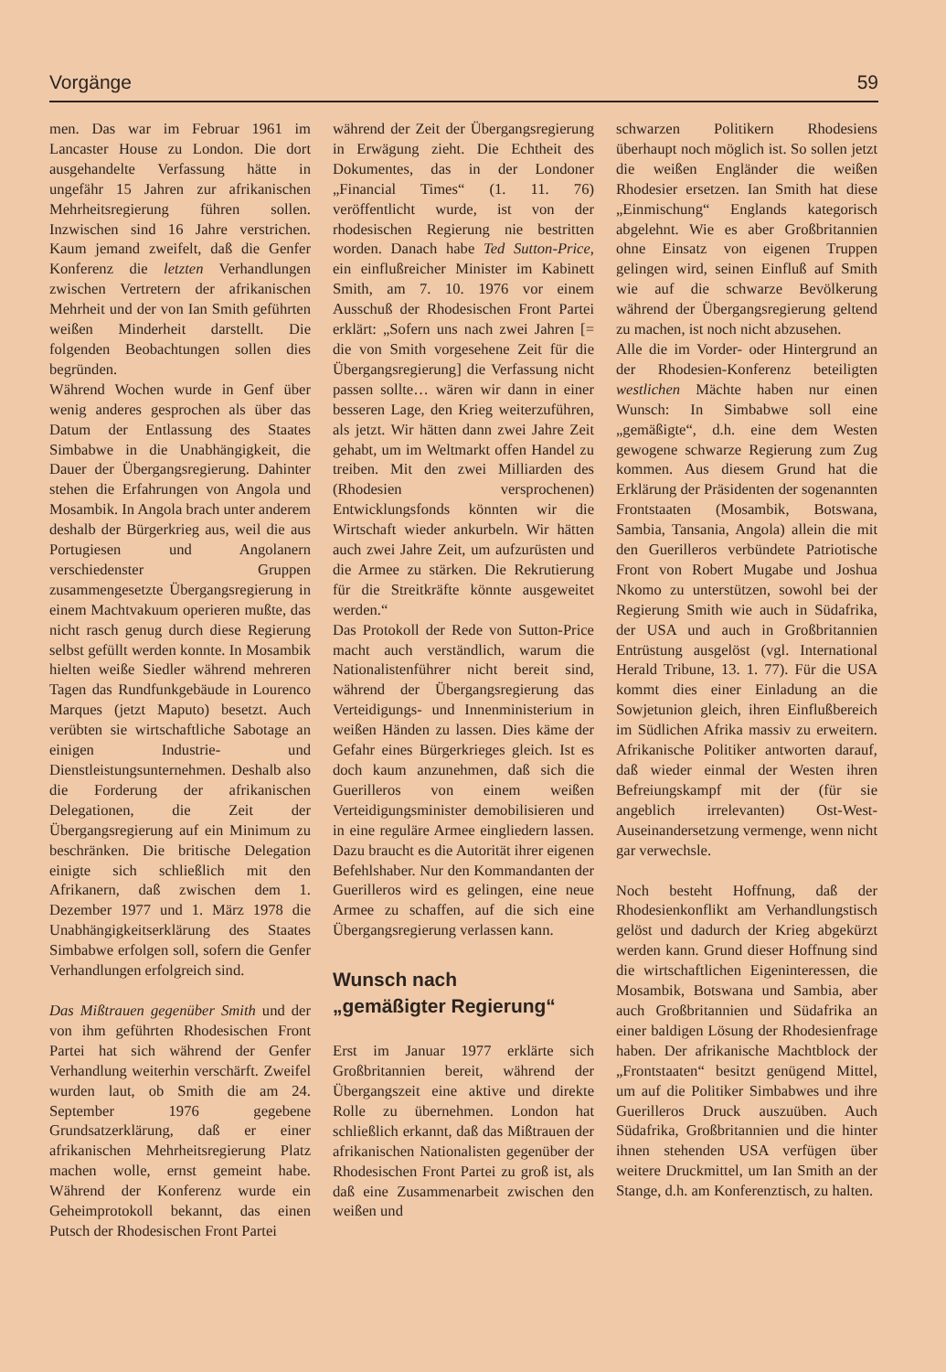Vorgänge 59
men. Das war im Februar 1961 im Lancaster House zu London. Die dort ausgehandelte Verfassung hätte in ungefähr 15 Jahren zur afrikanischen Mehrheitsregierung führen sollen. Inzwischen sind 16 Jahre verstrichen. Kaum jemand zweifelt, daß die Genfer Konferenz die letzten Verhandlungen zwischen Vertretern der afrikanischen Mehrheit und der von Ian Smith geführten weißen Minderheit darstellt. Die folgenden Beobachtungen sollen dies begründen.
Während Wochen wurde in Genf über wenig anderes gesprochen als über das Datum der Entlassung des Staates Simbabwe in die Unabhängigkeit, die Dauer der Übergangsregierung. Dahinter stehen die Erfahrungen von Angola und Mosambik. In Angola brach unter anderem deshalb der Bürgerkrieg aus, weil die aus Portugiesen und Angolanern verschiedenster Gruppen zusammengesetzte Übergangsregierung in einem Machtvakuum operieren mußte, das nicht rasch genug durch diese Regierung selbst gefüllt werden konnte. In Mosambik hielten weiße Siedler während mehreren Tagen das Rundfunkgebäude in Lourenco Marques (jetzt Maputo) besetzt. Auch verübten sie wirtschaftliche Sabotage an einigen Industrie- und Dienstleistungsunternehmen. Deshalb also die Forderung der afrikanischen Delegationen, die Zeit der Übergangsregierung auf ein Minimum zu beschränken. Die britische Delegation einigte sich schließlich mit den Afrikanern, daß zwischen dem 1. Dezember 1977 und 1. März 1978 die Unabhängigkeitserklärung des Staates Simbabwe erfolgen soll, sofern die Genfer Verhandlungen erfolgreich sind.
Das Mißtrauen gegenüber Smith und der von ihm geführten Rhodesischen Front Partei hat sich während der Genfer Verhandlung weiterhin verschärft. Zweifel wurden laut, ob Smith die am 24. September 1976 gegebene Grundsatzerklärung, daß er einer afrikanischen Mehrheitsregierung Platz machen wolle, ernst gemeint habe. Während der Konferenz wurde ein Geheimprotokoll bekannt, das einen Putsch der Rhodesischen Front Partei
während der Zeit der Übergangsregierung in Erwägung zieht. Die Echtheit des Dokumentes, das in der Londoner „Financial Times“ (1. 11. 76) veröffentlicht wurde, ist von der rhodesischen Regierung nie bestritten worden. Danach habe Ted Sutton-Price, ein einflußreicher Minister im Kabinett Smith, am 7. 10. 1976 vor einem Ausschuß der Rhodesischen Front Partei erklärt: „Sofern uns nach zwei Jahren [= die von Smith vorgesehene Zeit für die Übergangsregierung] die Verfassung nicht passen sollte… wären wir dann in einer besseren Lage, den Krieg weiterzuführen, als jetzt. Wir hätten dann zwei Jahre Zeit gehabt, um im Weltmarkt offen Handel zu treiben. Mit den zwei Milliarden des (Rhodesien versprochenen) Entwicklungsfonds könnten wir die Wirtschaft wieder ankurbeln. Wir hätten auch zwei Jahre Zeit, um aufzurüsten und die Armee zu stärken. Die Rekrutierung für die Streitkräfte könnte ausgeweitet werden.“
Das Protokoll der Rede von Sutton-Price macht auch verständlich, warum die Nationalistenführer nicht bereit sind, während der Übergangsregierung das Verteidigungs- und Innenministerium in weißen Händen zu lassen. Dies käme der Gefahr eines Bürgerkrieges gleich. Ist es doch kaum anzunehmen, daß sich die Guerilleros von einem weißen Verteidigungsminister demobilisieren und in eine reguläre Armee eingliedern lassen. Dazu braucht es die Autorität ihrer eigenen Befehlshaber. Nur den Kommandanten der Guerilleros wird es gelingen, eine neue Armee zu schaffen, auf die sich eine Übergangsregierung verlassen kann.
Wunsch nach
„gemäßigter Regierung“
Erst im Januar 1977 erklärte sich Großbritannien bereit, während der Übergangszeit eine aktive und direkte Rolle zu übernehmen. London hat schließlich erkannt, daß das Mißtrauen der afrikanischen Nationalisten gegenüber der Rhodesischen Front Partei zu groß ist, als daß eine Zusammenarbeit zwischen den weißen und
schwarzen Politikern Rhodesiens überhaupt noch möglich ist. So sollen jetzt die weißen Engländer die weißen Rhodesier ersetzen. Ian Smith hat diese „Einmischung“ Englands kategorisch abgelehnt. Wie es aber Großbritannien ohne Einsatz von eigenen Truppen gelingen wird, seinen Einfluß auf Smith wie auf die schwarze Bevölkerung während der Übergangsregierung geltend zu machen, ist noch nicht abzusehen.
Alle die im Vorder- oder Hintergrund an der Rhodesien-Konferenz beteiligten westlichen Mächte haben nur einen Wunsch: In Simbabwe soll eine „gemäßigte“, d.h. eine dem Westen gewogene schwarze Regierung zum Zug kommen. Aus diesem Grund hat die Erklärung der Präsidenten der sogenannten Frontstaaten (Mosambik, Botswana, Sambia, Tansania, Angola) allein die mit den Guerilleros verbündete Patriotische Front von Robert Mugabe und Joshua Nkomo zu unterstützen, sowohl bei der Regierung Smith wie auch in Südafrika, der USA und auch in Großbritannien Entrüstung ausgelöst (vgl. International Herald Tribune, 13. 1. 77). Für die USA kommt dies einer Einladung an die Sowjetunion gleich, ihren Einflußbereich im Südlichen Afrika massiv zu erweitern. Afrikanische Politiker antworten darauf, daß wieder einmal der Westen ihren Befreiungskampf mit der (für sie angeblich irrelevanten) Ost-West-Auseinandersetzung vermenge, wenn nicht gar verwechsle.
Noch besteht Hoffnung, daß der Rhodesienkonflikt am Verhandlungstisch gelöst und dadurch der Krieg abgekürzt werden kann. Grund dieser Hoffnung sind die wirtschaftlichen Eigeninteressen, die Mosambik, Botswana und Sambia, aber auch Großbritannien und Südafrika an einer baldigen Lösung der Rhodesienfrage haben. Der afrikanische Machtblock der „Frontstaaten“ besitzt genügend Mittel, um auf die Politiker Simbabwes und ihre Guerilleros Druck auszuüben. Auch Südafrika, Großbritannien und die hinter ihnen stehenden USA verfügen über weitere Druckmittel, um Ian Smith an der Stange, d.h. am Konferenztisch, zu halten.